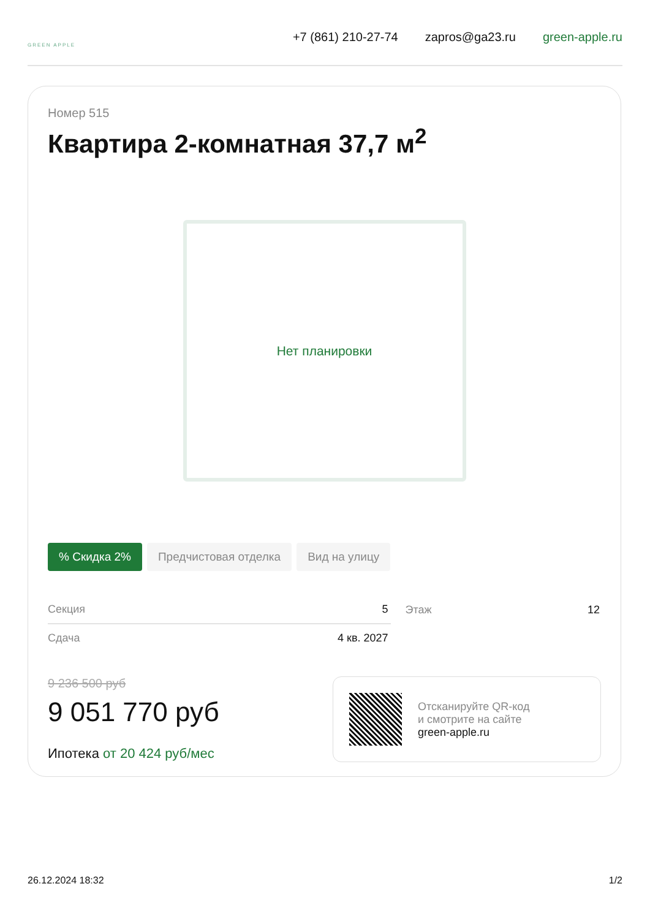GREEN APPLE
+7 (861) 210-27-74 zapros@ga23.ru green-apple.ru
Номер 515
Квартира 2-комнатная 37,7 м<sup>2</sup>
Нет планировки
% Скидка 2% Предчистовая отделка Вид на улицу
| Секция | 5 | Этаж | 12 |
| Сдача | 4 кв. 2027 | | |
9 236 500 руб
9 051 770 руб
Ипотека от 20 424 руб/мес
Отсканируйте QR-код
и смотрите на сайте
green-apple.ru
26.12.2024 18:32 1/2